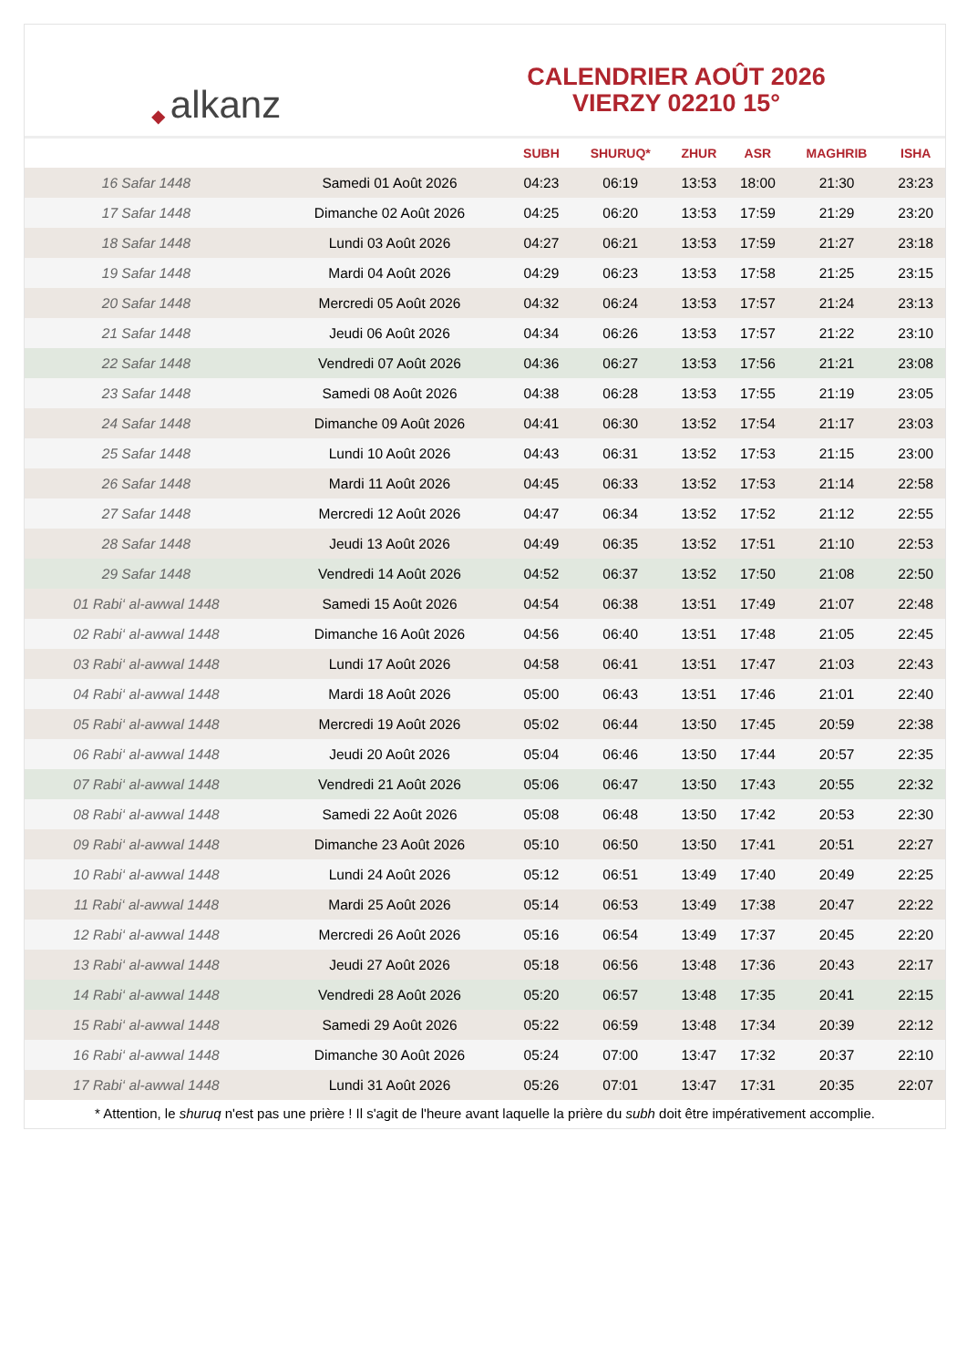◆ alkanz
CALENDRIER AOÛT 2026
VIERZY 02210 15°
| | | SUBH | SHURUQ* | ZHUR | ASR | MAGHRIB | ISHA |
| --- | --- | --- | --- | --- | --- | --- | --- |
| 16 Safar 1448 | Samedi 01 Août 2026 | 04:23 | 06:19 | 13:53 | 18:00 | 21:30 | 23:23 |
| 17 Safar 1448 | Dimanche 02 Août 2026 | 04:25 | 06:20 | 13:53 | 17:59 | 21:29 | 23:20 |
| 18 Safar 1448 | Lundi 03 Août 2026 | 04:27 | 06:21 | 13:53 | 17:59 | 21:27 | 23:18 |
| 19 Safar 1448 | Mardi 04 Août 2026 | 04:29 | 06:23 | 13:53 | 17:58 | 21:25 | 23:15 |
| 20 Safar 1448 | Mercredi 05 Août 2026 | 04:32 | 06:24 | 13:53 | 17:57 | 21:24 | 23:13 |
| 21 Safar 1448 | Jeudi 06 Août 2026 | 04:34 | 06:26 | 13:53 | 17:57 | 21:22 | 23:10 |
| 22 Safar 1448 | Vendredi 07 Août 2026 | 04:36 | 06:27 | 13:53 | 17:56 | 21:21 | 23:08 |
| 23 Safar 1448 | Samedi 08 Août 2026 | 04:38 | 06:28 | 13:53 | 17:55 | 21:19 | 23:05 |
| 24 Safar 1448 | Dimanche 09 Août 2026 | 04:41 | 06:30 | 13:52 | 17:54 | 21:17 | 23:03 |
| 25 Safar 1448 | Lundi 10 Août 2026 | 04:43 | 06:31 | 13:52 | 17:53 | 21:15 | 23:00 |
| 26 Safar 1448 | Mardi 11 Août 2026 | 04:45 | 06:33 | 13:52 | 17:53 | 21:14 | 22:58 |
| 27 Safar 1448 | Mercredi 12 Août 2026 | 04:47 | 06:34 | 13:52 | 17:52 | 21:12 | 22:55 |
| 28 Safar 1448 | Jeudi 13 Août 2026 | 04:49 | 06:35 | 13:52 | 17:51 | 21:10 | 22:53 |
| 29 Safar 1448 | Vendredi 14 Août 2026 | 04:52 | 06:37 | 13:52 | 17:50 | 21:08 | 22:50 |
| 01 Rabi‘ al-awwal 1448 | Samedi 15 Août 2026 | 04:54 | 06:38 | 13:51 | 17:49 | 21:07 | 22:48 |
| 02 Rabi‘ al-awwal 1448 | Dimanche 16 Août 2026 | 04:56 | 06:40 | 13:51 | 17:48 | 21:05 | 22:45 |
| 03 Rabi‘ al-awwal 1448 | Lundi 17 Août 2026 | 04:58 | 06:41 | 13:51 | 17:47 | 21:03 | 22:43 |
| 04 Rabi‘ al-awwal 1448 | Mardi 18 Août 2026 | 05:00 | 06:43 | 13:51 | 17:46 | 21:01 | 22:40 |
| 05 Rabi‘ al-awwal 1448 | Mercredi 19 Août 2026 | 05:02 | 06:44 | 13:50 | 17:45 | 20:59 | 22:38 |
| 06 Rabi‘ al-awwal 1448 | Jeudi 20 Août 2026 | 05:04 | 06:46 | 13:50 | 17:44 | 20:57 | 22:35 |
| 07 Rabi‘ al-awwal 1448 | Vendredi 21 Août 2026 | 05:06 | 06:47 | 13:50 | 17:43 | 20:55 | 22:32 |
| 08 Rabi‘ al-awwal 1448 | Samedi 22 Août 2026 | 05:08 | 06:48 | 13:50 | 17:42 | 20:53 | 22:30 |
| 09 Rabi‘ al-awwal 1448 | Dimanche 23 Août 2026 | 05:10 | 06:50 | 13:50 | 17:41 | 20:51 | 22:27 |
| 10 Rabi‘ al-awwal 1448 | Lundi 24 Août 2026 | 05:12 | 06:51 | 13:49 | 17:40 | 20:49 | 22:25 |
| 11 Rabi‘ al-awwal 1448 | Mardi 25 Août 2026 | 05:14 | 06:53 | 13:49 | 17:38 | 20:47 | 22:22 |
| 12 Rabi‘ al-awwal 1448 | Mercredi 26 Août 2026 | 05:16 | 06:54 | 13:49 | 17:37 | 20:45 | 22:20 |
| 13 Rabi‘ al-awwal 1448 | Jeudi 27 Août 2026 | 05:18 | 06:56 | 13:48 | 17:36 | 20:43 | 22:17 |
| 14 Rabi‘ al-awwal 1448 | Vendredi 28 Août 2026 | 05:20 | 06:57 | 13:48 | 17:35 | 20:41 | 22:15 |
| 15 Rabi‘ al-awwal 1448 | Samedi 29 Août 2026 | 05:22 | 06:59 | 13:48 | 17:34 | 20:39 | 22:12 |
| 16 Rabi‘ al-awwal 1448 | Dimanche 30 Août 2026 | 05:24 | 07:00 | 13:47 | 17:32 | 20:37 | 22:10 |
| 17 Rabi‘ al-awwal 1448 | Lundi 31 Août 2026 | 05:26 | 07:01 | 13:47 | 17:31 | 20:35 | 22:07 |
* Attention, le shuruq n'est pas une prière ! Il s'agit de l'heure avant laquelle la prière du subh doit être impérativement accomplie.